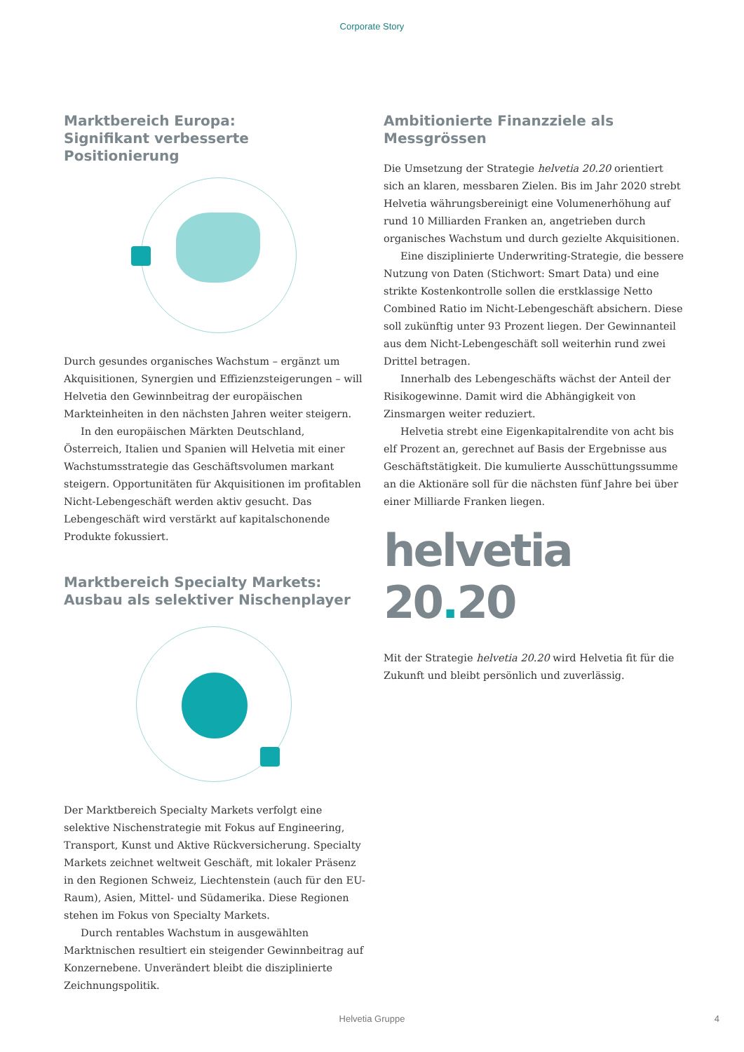Corporate Story
Marktbereich Europa:
Signifikant verbesserte Positionierung
Durch gesundes organisches Wachstum – ergänzt um Akquisitionen, Synergien und Effizienzsteigerungen – will Helvetia den Gewinnbeitrag der europäischen Markteinheiten in den nächsten Jahren weiter steigern.
In den europäischen Märkten Deutschland, Österreich, Italien und Spanien will Helvetia mit einer Wachstumsstrategie das Geschäftsvolumen markant steigern. Opportunitäten für Akquisitionen im profitablen Nicht-Lebengeschäft werden aktiv gesucht. Das Lebengeschäft wird verstärkt auf kapitalschonende Produkte fokussiert.
Marktbereich Specialty Markets:
Ausbau als selektiver Nischenplayer
Der Marktbereich Specialty Markets verfolgt eine selektive Nischenstrategie mit Fokus auf Engineering, Transport, Kunst und Aktive Rückversicherung. Specialty Markets zeichnet weltweit Geschäft, mit lokaler Präsenz in den Regionen Schweiz, Liechtenstein (auch für den EU-Raum), Asien, Mittel- und Südamerika. Diese Regionen stehen im Fokus von Specialty Markets.
Durch rentables Wachstum in ausgewählten Marktnischen resultiert ein steigender Gewinnbeitrag auf Konzernebene. Unverändert bleibt die disziplinierte Zeichnungspolitik.
Ambitionierte Finanzziele als
Messgrössen
Die Umsetzung der Strategie helvetia 20.20 orientiert sich an klaren, messbaren Zielen. Bis im Jahr 2020 strebt Helvetia währungsbereinigt eine Volumenerhöhung auf rund 10 Milliarden Franken an, angetrieben durch organisches Wachstum und durch gezielte Akquisitionen.
Eine disziplinierte Underwriting-Strategie, die bessere Nutzung von Daten (Stichwort: Smart Data) und eine strikte Kostenkontrolle sollen die erstklassige Netto Combined Ratio im Nicht-Lebengeschäft absichern. Diese soll zukünftig unter 93 Prozent liegen. Der Gewinnanteil aus dem Nicht-Lebengeschäft soll weiterhin rund zwei Drittel betragen.
Innerhalb des Lebengeschäfts wächst der Anteil der Risikogewinne. Damit wird die Abhängigkeit von Zinsmargen weiter reduziert.
Helvetia strebt eine Eigenkapitalrendite von acht bis elf Prozent an, gerechnet auf Basis der Ergebnisse aus Geschäftstätigkeit. Die kumulierte Ausschüttungssumme an die Aktionäre soll für die nächsten fünf Jahre bei über einer Milliarde Franken liegen.
helvetia 20. 20
Mit der Strategie helvetia 20.20 wird Helvetia fit für die Zukunft und bleibt persönlich und zuverlässig.
Helvetia Gruppe 4